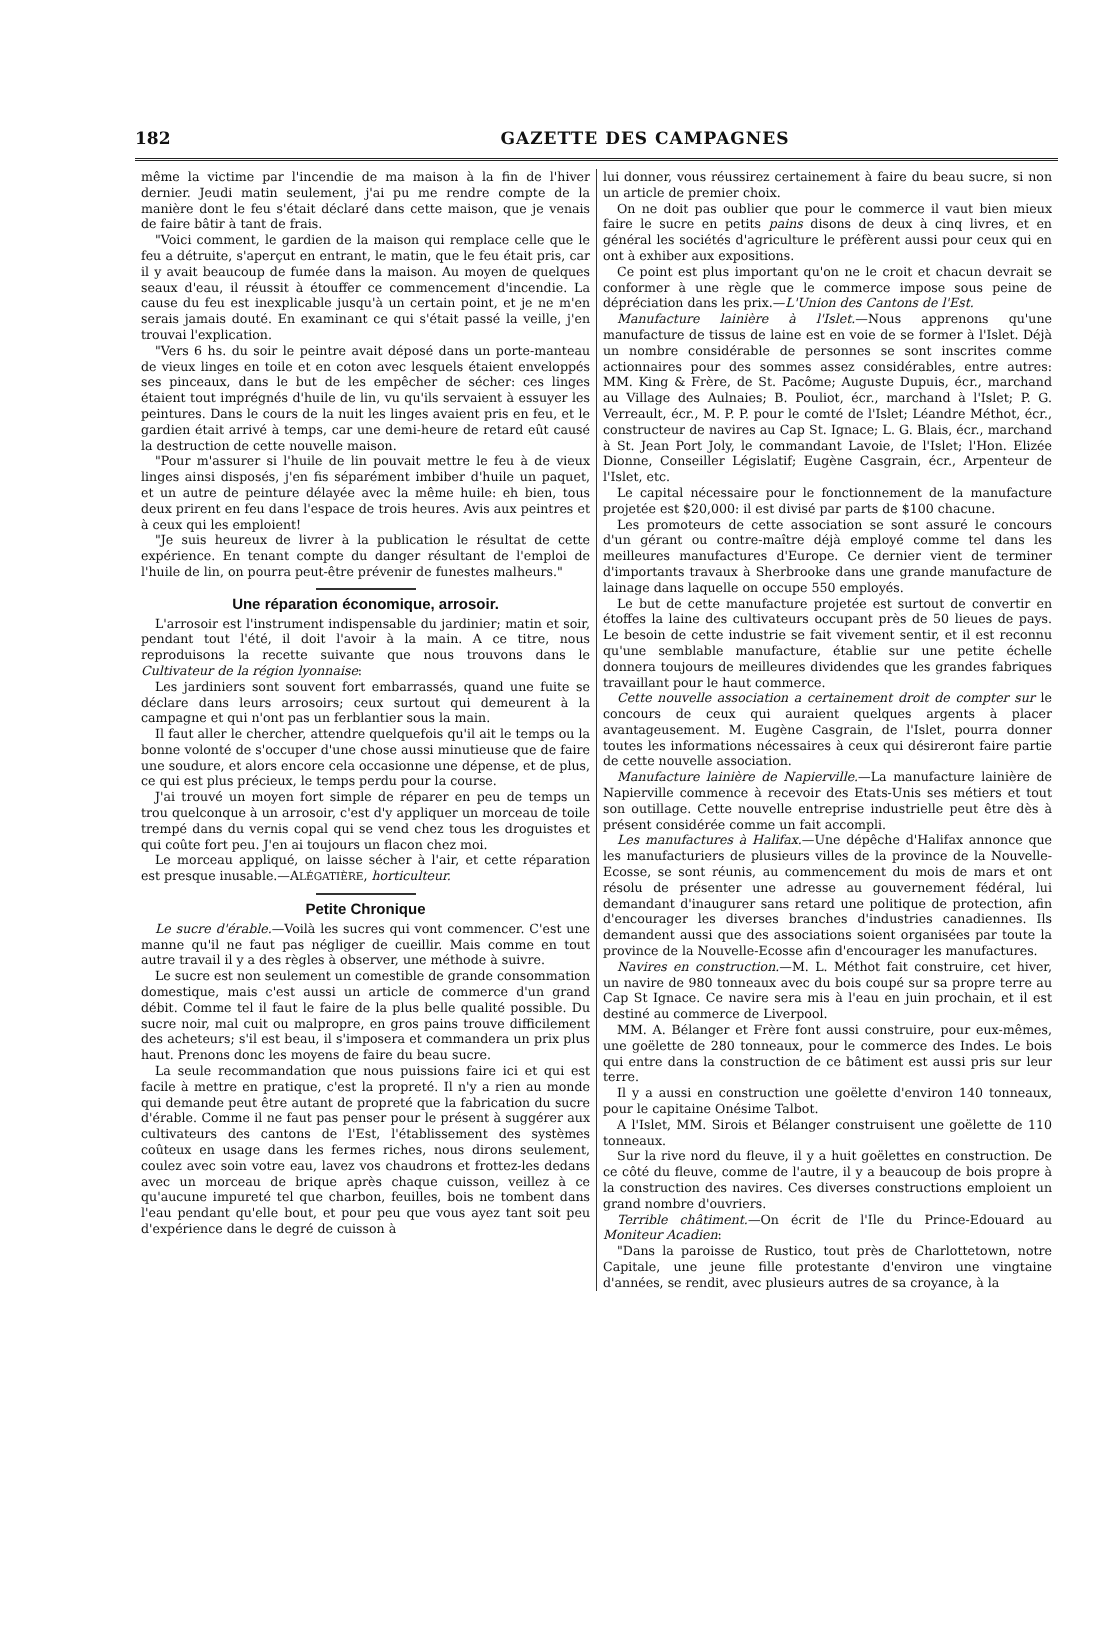182 GAZETTE DES CAMPAGNES
même la victime par l'incendie de ma maison à la fin de l'hiver dernier. Jeudi matin seulement, j'ai pu me rendre compte de la manière dont le feu s'était déclaré dans cette maison, que je venais de faire bâtir à tant de frais.
"Voici comment, le gardien de la maison qui remplace celle que le feu a détruite, s'aperçut en entrant, le matin, que le feu était pris, car il y avait beaucoup de fumée dans la maison. Au moyen de quelques seaux d'eau, il réussit à étouffer ce commencement d'incendie. La cause du feu est inexplicable jusqu'à un certain point, et je ne m'en serais jamais douté. En examinant ce qui s'était passé la veille, j'en trouvai l'explication.
"Vers 6 hs. du soir le peintre avait déposé dans un porte-manteau de vieux linges en toile et en coton avec lesquels étaient enveloppés ses pinceaux, dans le but de les empêcher de sécher: ces linges étaient tout imprégnés d'huile de lin, vu qu'ils servaient à essuyer les peintures. Dans le cours de la nuit les linges avaient pris en feu, et le gardien était arrivé à temps, car une demi-heure de retard eût causé la destruction de cette nouvelle maison.
"Pour m'assurer si l'huile de lin pouvait mettre le feu à de vieux linges ainsi disposés, j'en fis séparément imbiber d'huile un paquet, et un autre de peinture délayée avec la même huile: eh bien, tous deux prirent en feu dans l'espace de trois heures. Avis aux peintres et à ceux qui les emploient!
"Je suis heureux de livrer à la publication le résultat de cette expérience. En tenant compte du danger résultant de l'emploi de l'huile de lin, on pourra peut-être prévenir de funestes malheurs."
Une réparation économique, arrosoir.
L'arrosoir est l'instrument indispensable du jardinier; matin et soir, pendant tout l'été, il doit l'avoir à la main. A ce titre, nous reproduisons la recette suivante que nous trouvons dans le Cultivateur de la région lyonnaise:
Les jardiniers sont souvent fort embarrassés, quand une fuite se déclare dans leurs arrosoirs; ceux surtout qui demeurent à la campagne et qui n'ont pas un ferblantier sous la main.
Il faut aller le chercher, attendre quelquefois qu'il ait le temps ou la bonne volonté de s'occuper d'une chose aussi minutieuse que de faire une soudure, et alors encore cela occasionne une dépense, et de plus, ce qui est plus précieux, le temps perdu pour la course.
J'ai trouvé un moyen fort simple de réparer en peu de temps un trou quelconque à un arrosoir, c'est d'y appliquer un morceau de toile trempé dans du vernis copal qui se vend chez tous les droguistes et qui coûte fort peu. J'en ai toujours un flacon chez moi.
Le morceau appliqué, on laisse sécher à l'air, et cette réparation est presque inusable.—ALÉGATIÈRE, horticulteur.
Petite Chronique
Le sucre d'érable.—Voilà les sucres qui vont commencer. C'est une manne qu'il ne faut pas négliger de cueillir. Mais comme en tout autre travail il y a des règles à observer, une méthode à suivre.
Le sucre est non seulement un comestible de grande consommation domestique, mais c'est aussi un article de commerce d'un grand débit. Comme tel il faut le faire de la plus belle qualité possible. Du sucre noir, mal cuit ou malpropre, en gros pains trouve difficilement des acheteurs; s'il est beau, il s'imposera et commandera un prix plus haut. Prenons donc les moyens de faire du beau sucre.
La seule recommandation que nous puissions faire ici et qui est facile à mettre en pratique, c'est la propreté. Il n'y a rien au monde qui demande peut être autant de propreté que la fabrication du sucre d'érable. Comme il ne faut pas penser pour le présent à suggérer aux cultivateurs des cantons de l'Est, l'établissement des systèmes coûteux en usage dans les fermes riches, nous dirons seulement, coulez avec soin votre eau, lavez vos chaudrons et frottez-les dedans avec un morceau de brique après chaque cuisson, veillez à ce qu'aucune impureté tel que charbon, feuilles, bois ne tombent dans l'eau pendant qu'elle bout, et pour peu que vous ayez tant soit peu d'expérience dans le degré de cuisson à
lui donner, vous réussirez certainement à faire du beau sucre, si non un article de premier choix.
On ne doit pas oublier que pour le commerce il vaut bien mieux faire le sucre en petits pains disons de deux à cinq livres, et en général les sociétés d'agriculture le préfèrent aussi pour ceux qui en ont à exhiber aux expositions.
Ce point est plus important qu'on ne le croit et chacun devrait se conformer à une règle que le commerce impose sous peine de dépréciation dans les prix.—L'Union des Cantons de l'Est.
Manufacture lainière à l'Islet.—Nous apprenons qu'une manufacture de tissus de laine est en voie de se former à l'Islet. Déjà un nombre considérable de personnes se sont inscrites comme actionnaires pour des sommes assez considérables, entre autres: MM. King & Frère, de St. Pacôme; Auguste Dupuis, écr., marchand au Village des Aulnaies; B. Pouliot, écr., marchand à l'Islet; P. G. Verreault, écr., M. P. P. pour le comté de l'Islet; Léandre Méthot, écr., constructeur de navires au Cap St. Ignace; L. G. Blais, écr., marchand à St. Jean Port Joly, le commandant Lavoie, de l'Islet; l'Hon. Elizée Dionne, Conseiller Législatif; Eugène Casgrain, écr., Arpenteur de l'Islet, etc.
Le capital nécessaire pour le fonctionnement de la manufacture projetée est $20,000: il est divisé par parts de $100 chacune.
Les promoteurs de cette association se sont assuré le concours d'un gérant ou contre-maître déjà employé comme tel dans les meilleures manufactures d'Europe. Ce dernier vient de terminer d'importants travaux à Sherbrooke dans une grande manufacture de lainage dans laquelle on occupe 550 employés.
Le but de cette manufacture projetée est surtout de convertir en étoffes la laine des cultivateurs occupant près de 50 lieues de pays. Le besoin de cette industrie se fait vivement sentir, et il est reconnu qu'une semblable manufacture, établie sur une petite échelle donnera toujours de meilleures dividendes que les grandes fabriques travaillant pour le haut commerce.
Cette nouvelle association a certainement droit de compter sur le concours de ceux qui auraient quelques argents à placer avantageusement. M. Eugène Casgrain, de l'Islet, pourra donner toutes les informations nécessaires à ceux qui désireront faire partie de cette nouvelle association.
Manufacture lainière de Napierville.—La manufacture lainière de Napierville commence à recevoir des Etats-Unis ses métiers et tout son outillage. Cette nouvelle entreprise industrielle peut être dès à présent considérée comme un fait accompli.
Les manufactures à Halifax.—Une dépêche d'Halifax annonce que les manufacturiers de plusieurs villes de la province de la Nouvelle-Ecosse, se sont réunis, au commencement du mois de mars et ont résolu de présenter une adresse au gouvernement fédéral, lui demandant d'inaugurer sans retard une politique de protection, afin d'encourager les diverses branches d'industries canadiennes. Ils demandent aussi que des associations soient organisées par toute la province de la Nouvelle-Ecosse afin d'encourager les manufactures.
Navires en construction.—M. L. Méthot fait construire, cet hiver, un navire de 980 tonneaux avec du bois coupé sur sa propre terre au Cap St Ignace. Ce navire sera mis à l'eau en juin prochain, et il est destiné au commerce de Liverpool.
MM. A. Bélanger et Frère font aussi construire, pour eux-mêmes, une goëlette de 280 tonneaux, pour le commerce des Indes. Le bois qui entre dans la construction de ce bâtiment est aussi pris sur leur terre.
Il y a aussi en construction une goëlette d'environ 140 tonneaux, pour le capitaine Onésime Talbot.
A l'Islet, MM. Sirois et Bélanger construisent une goëlette de 110 tonneaux.
Sur la rive nord du fleuve, il y a huit goëlettes en construction. De ce côté du fleuve, comme de l'autre, il y a beaucoup de bois propre à la construction des navires. Ces diverses constructions emploient un grand nombre d'ouvriers.
Terrible châtiment.—On écrit de l'Ile du Prince-Edouard au Moniteur Acadien:
"Dans la paroisse de Rustico, tout près de Charlottetown, notre Capitale, une jeune fille protestante d'environ une vingtaine d'années, se rendit, avec plusieurs autres de sa croyance, à la